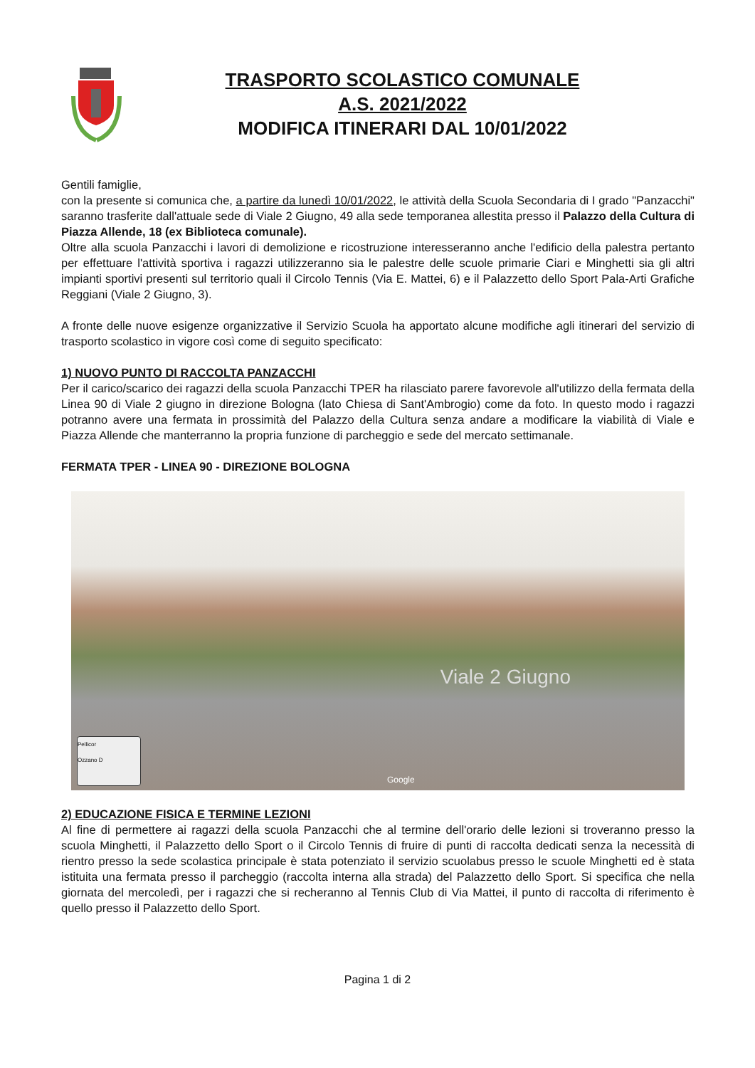TRASPORTO SCOLASTICO COMUNALE
A.S. 2021/2022
MODIFICA ITINERARI DAL 10/01/2022
Gentili famiglie,
con la presente si comunica che, a partire da lunedì 10/01/2022, le attività della Scuola Secondaria di I grado "Panzacchi" saranno trasferite dall'attuale sede di Viale 2 Giugno, 49 alla sede temporanea allestita presso il Palazzo della Cultura di Piazza Allende, 18 (ex Biblioteca comunale).
Oltre alla scuola Panzacchi i lavori di demolizione e ricostruzione interesseranno anche l'edificio della palestra pertanto per effettuare l'attività sportiva i ragazzi utilizzeranno sia le palestre delle scuole primarie Ciari e Minghetti sia gli altri impianti sportivi presenti sul territorio quali il Circolo Tennis (Via E. Mattei, 6) e il Palazzetto dello Sport Pala-Arti Grafiche Reggiani (Viale 2 Giugno, 3).
A fronte delle nuove esigenze organizzative il Servizio Scuola ha apportato alcune modifiche agli itinerari del servizio di trasporto scolastico in vigore così come di seguito specificato:
1) NUOVO PUNTO DI RACCOLTA PANZACCHI
Per il carico/scarico dei ragazzi della scuola Panzacchi TPER ha rilasciato parere favorevole all'utilizzo della fermata della Linea 90 di Viale 2 giugno in direzione Bologna (lato Chiesa di Sant'Ambrogio) come da foto. In questo modo i ragazzi potranno avere una fermata in prossimità del Palazzo della Cultura senza andare a modificare la viabilità di Viale e Piazza Allende che manterranno la propria funzione di parcheggio e sede del mercato settimanale.
FERMATA TPER - LINEA 90 - DIREZIONE BOLOGNA
Pellicor
Ozzano D
Google
Viale 2 Giugno
2) EDUCAZIONE FISICA E TERMINE LEZIONI
Al fine di permettere ai ragazzi della scuola Panzacchi che al termine dell'orario delle lezioni si troveranno presso la scuola Minghetti, il Palazzetto dello Sport o il Circolo Tennis di fruire di punti di raccolta dedicati senza la necessità di rientro presso la sede scolastica principale è stata potenziato il servizio scuolabus presso le scuole Minghetti ed è stata istituita una fermata presso il parcheggio (raccolta interna alla strada) del Palazzetto dello Sport. Si specifica che nella giornata del mercoledì, per i ragazzi che si recheranno al Tennis Club di Via Mattei, il punto di raccolta di riferimento è quello presso il Palazzetto dello Sport.
Pagina 1 di 2